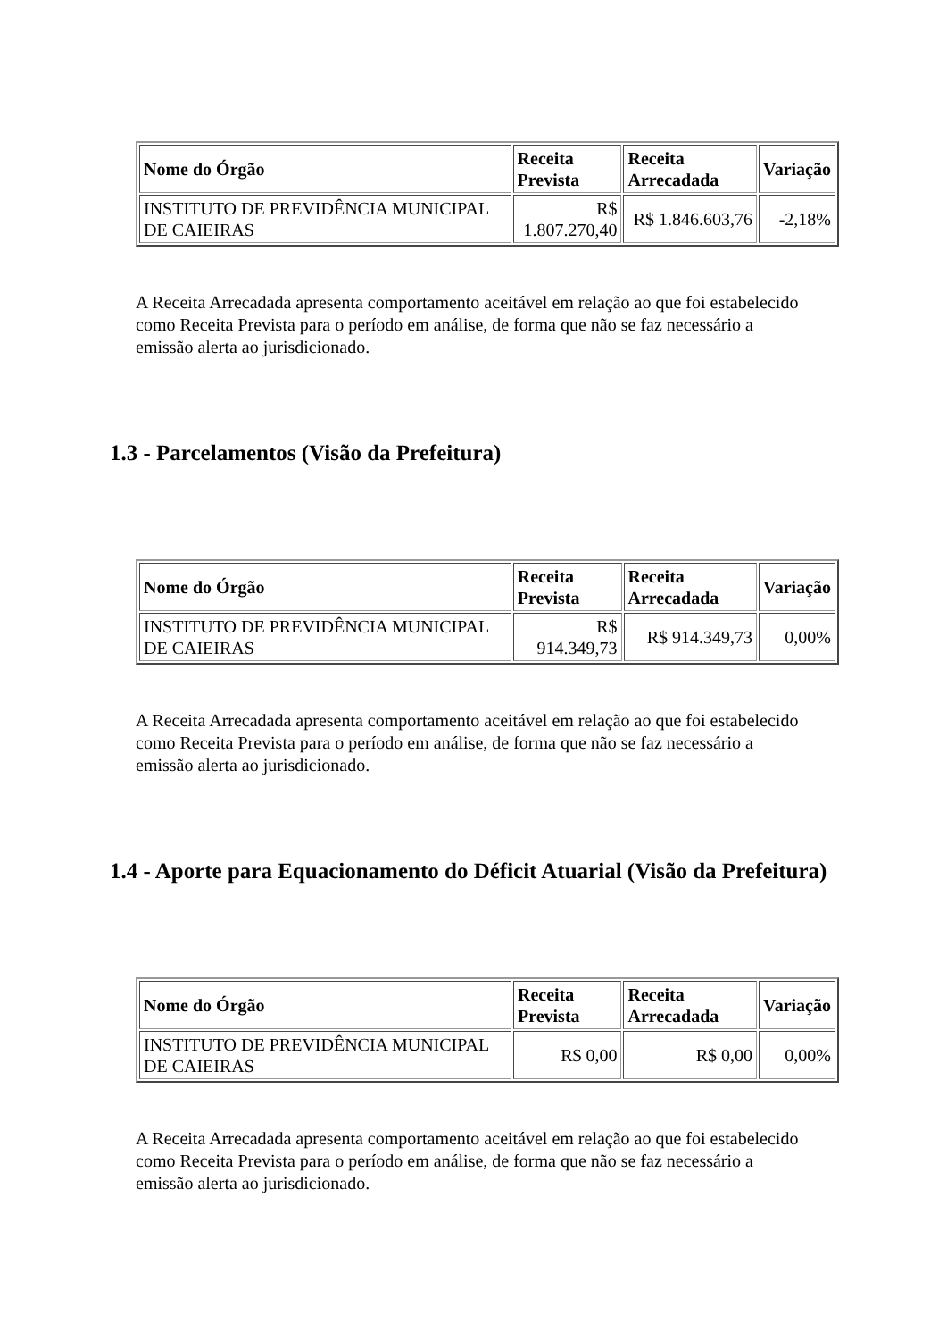| Nome do Órgão | Receita Prevista | Receita Arrecadada | Variação |
| --- | --- | --- | --- |
| INSTITUTO DE PREVIDÊNCIA MUNICIPAL DE CAIEIRAS | R$ 1.807.270,40 | R$ 1.846.603,76 | -2,18% |
A Receita Arrecadada apresenta comportamento aceitável em relação ao que foi estabelecido como Receita Prevista para o período em análise, de forma que não se faz necessário a emissão alerta ao jurisdicionado.
1.3 - Parcelamentos (Visão da Prefeitura)
| Nome do Órgão | Receita Prevista | Receita Arrecadada | Variação |
| --- | --- | --- | --- |
| INSTITUTO DE PREVIDÊNCIA MUNICIPAL DE CAIEIRAS | R$ 914.349,73 | R$ 914.349,73 | 0,00% |
A Receita Arrecadada apresenta comportamento aceitável em relação ao que foi estabelecido como Receita Prevista para o período em análise, de forma que não se faz necessário a emissão alerta ao jurisdicionado.
1.4 - Aporte para Equacionamento do Déficit Atuarial (Visão da Prefeitura)
| Nome do Órgão | Receita Prevista | Receita Arrecadada | Variação |
| --- | --- | --- | --- |
| INSTITUTO DE PREVIDÊNCIA MUNICIPAL DE CAIEIRAS | R$ 0,00 | R$ 0,00 | 0,00% |
A Receita Arrecadada apresenta comportamento aceitável em relação ao que foi estabelecido como Receita Prevista para o período em análise, de forma que não se faz necessário a emissão alerta ao jurisdicionado.